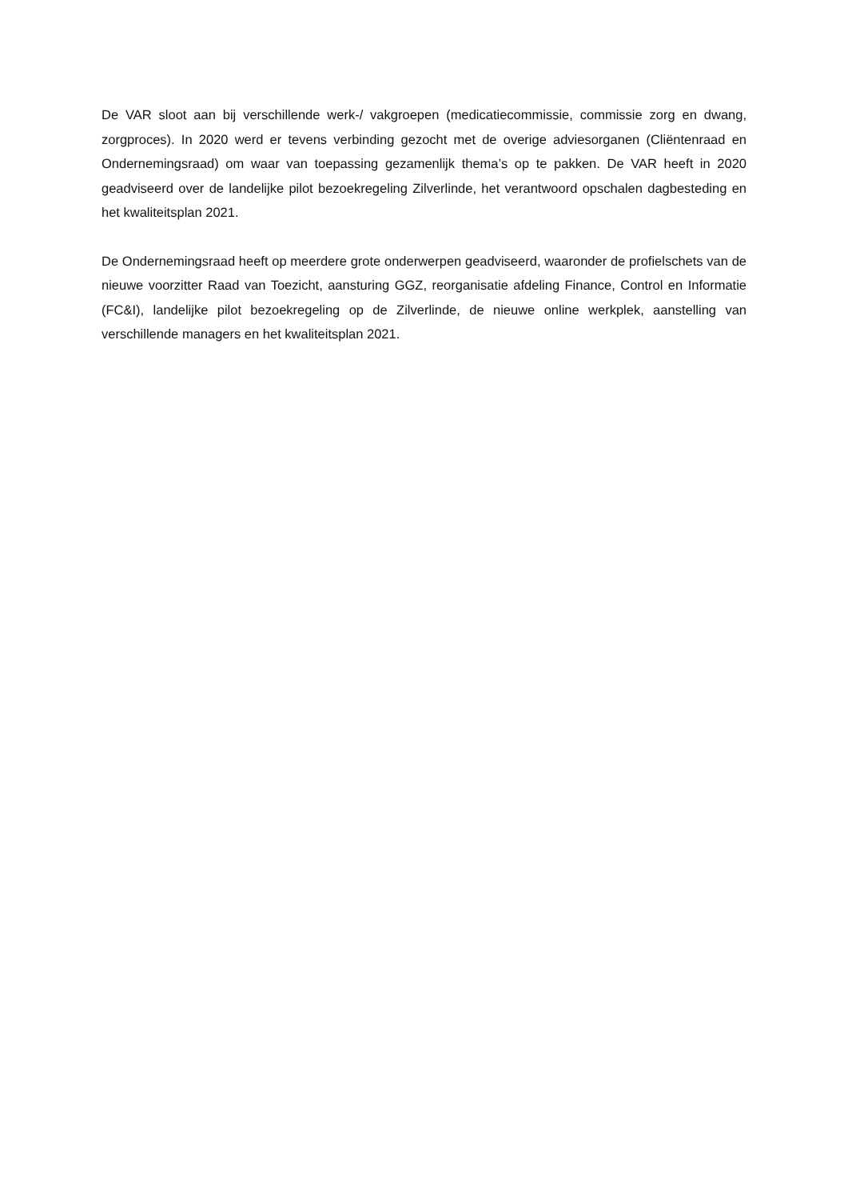De VAR sloot aan bij verschillende werk-/ vakgroepen (medicatiecommissie, commissie zorg en dwang, zorgproces). In 2020 werd er tevens verbinding gezocht met de overige adviesorganen (Cliëntenraad en Ondernemingsraad) om waar van toepassing gezamenlijk thema’s op te pakken. De VAR heeft in 2020 geadviseerd over de landelijke pilot bezoekregeling Zilverlinde, het verantwoord opschalen dagbesteding en het kwaliteitsplan 2021.
De Ondernemingsraad heeft op meerdere grote onderwerpen geadviseerd, waaronder de profielschets van de nieuwe voorzitter Raad van Toezicht, aansturing GGZ, reorganisatie afdeling Finance, Control en Informatie (FC&I), landelijke pilot bezoekregeling op de Zilverlinde, de nieuwe online werkplek, aanstelling van verschillende managers en het kwaliteitsplan 2021.